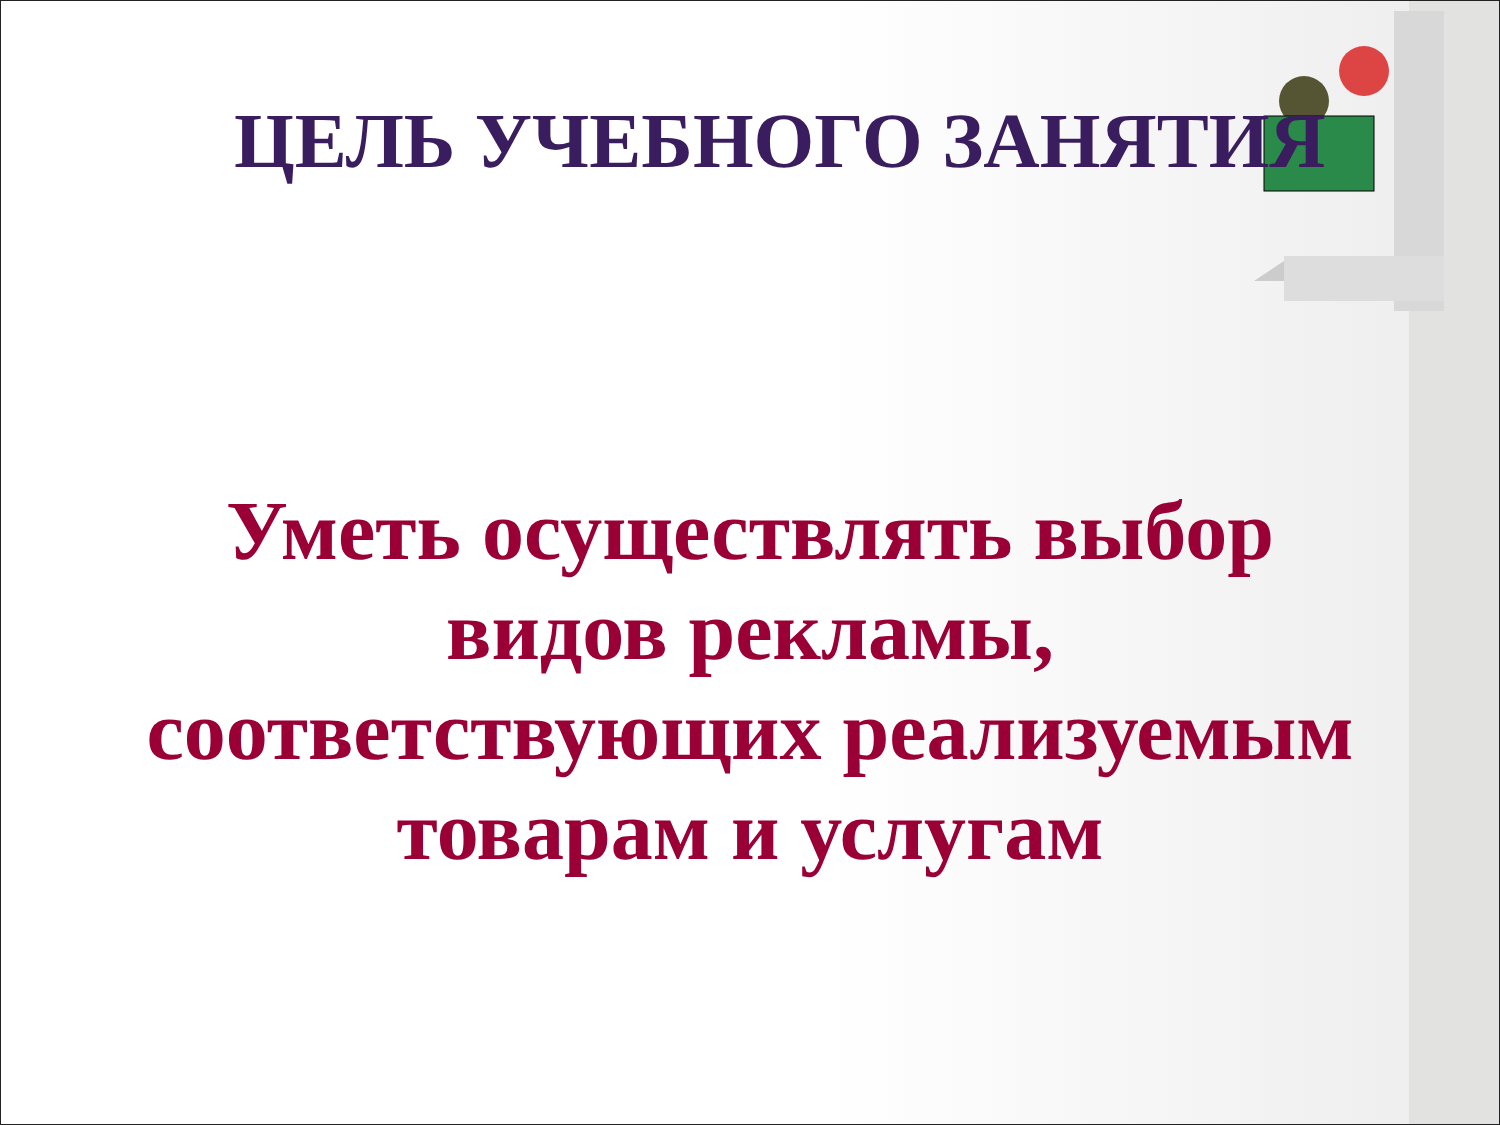ЦЕЛЬ УЧЕБНОГО ЗАНЯТИЯ
Уметь осуществлять выбор видов рекламы, соответствующих реализуемым товарам и услугам